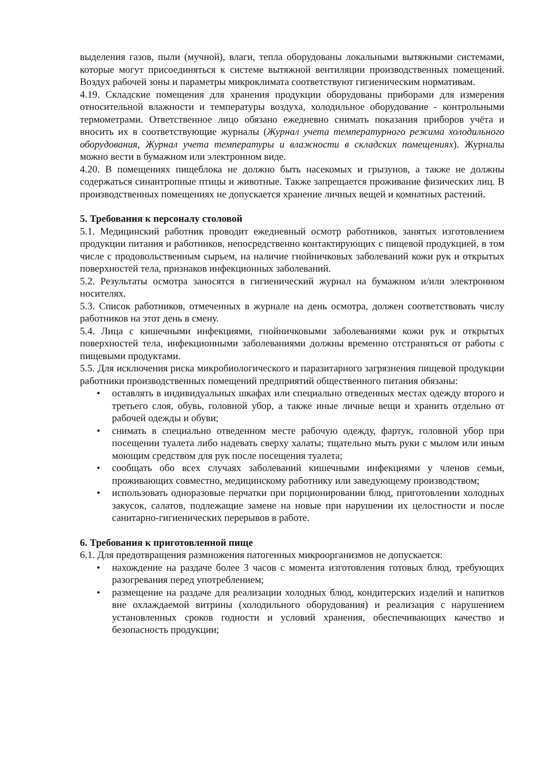выделения газов, пыли (мучной), влаги, тепла оборудованы локальными вытяжными системами, которые могут присоединяться к системе вытяжной вентиляции производственных помещений. Воздух рабочей зоны и параметры микроклимата соответствуют гигиеническим нормативам.
4.19. Складские помещения для хранения продукции оборудованы приборами для измерения относительной влажности и температуры воздуха, холодильное оборудование - контрольными термометрами. Ответственное лицо обязано ежедневно снимать показания приборов учёта и вносить их в соответствующие журналы (Журнал учета температурного режима холодильного оборудования, Журнал учета температуры и влажности в складских помещениях). Журналы можно вести в бумажном или электронном виде.
4.20. В помещениях пищеблока не должно быть насекомых и грызунов, а также не должны содержаться синантропные птицы и животные. Также запрещается проживание физических лиц. В производственных помещениях не допускается хранение личных вещей и комнатных растений.
5. Требования к персоналу столовой
5.1. Медицинский работник проводит ежедневный осмотр работников, занятых изготовлением продукции питания и работников, непосредственно контактирующих с пищевой продукцией, в том числе с продовольственным сырьем, на наличие гнойничковых заболеваний кожи рук и открытых поверхностей тела, признаков инфекционных заболеваний.
5.2. Результаты осмотра заносятся в гигиенический журнал на бумажном и/или электронном носителях.
5.3. Список работников, отмеченных в журнале на день осмотра, должен соответствовать числу работников на этот день в смену.
5.4. Лица с кишечными инфекциями, гнойничковыми заболеваниями кожи рук и открытых поверхностей тела, инфекционными заболеваниями должны временно отстраняться от работы с пищевыми продуктами.
5.5. Для исключения риска микробиологического и паразитарного загрязнения пищевой продукции работники производственных помещений предприятий общественного питания обязаны:
• оставлять в индивидуальных шкафах или специально отведенных местах одежду второго и третьего слоя, обувь, головной убор, а также иные личные вещи и хранить отдельно от рабочей одежды и обуви;
• снимать в специально отведенном месте рабочую одежду, фартук, головной убор при посещении туалета либо надевать сверху халаты; тщательно мыть руки с мылом или иным моющим средством для рук после посещения туалета;
• сообщать обо всех случаях заболеваний кишечными инфекциями у членов семьи, проживающих совместно, медицинскому работнику или заведующему производством;
• использовать одноразовые перчатки при порционировании блюд, приготовлении холодных закусок, салатов, подлежащие замене на новые при нарушении их целостности и после санитарно-гигиенических перерывов в работе.
6. Требования к приготовленной пище
6.1. Для предотвращения размножения патогенных микроорганизмов не допускается:
• нахождение на раздаче более 3 часов с момента изготовления готовых блюд, требующих разогревания перед употреблением;
• размещение на раздаче для реализации холодных блюд, кондитерских изделий и напитков вне охлаждаемой витрины (холодильного оборудования) и реализация с нарушением установленных сроков годности и условий хранения, обеспечивающих качество и безопасность продукции;